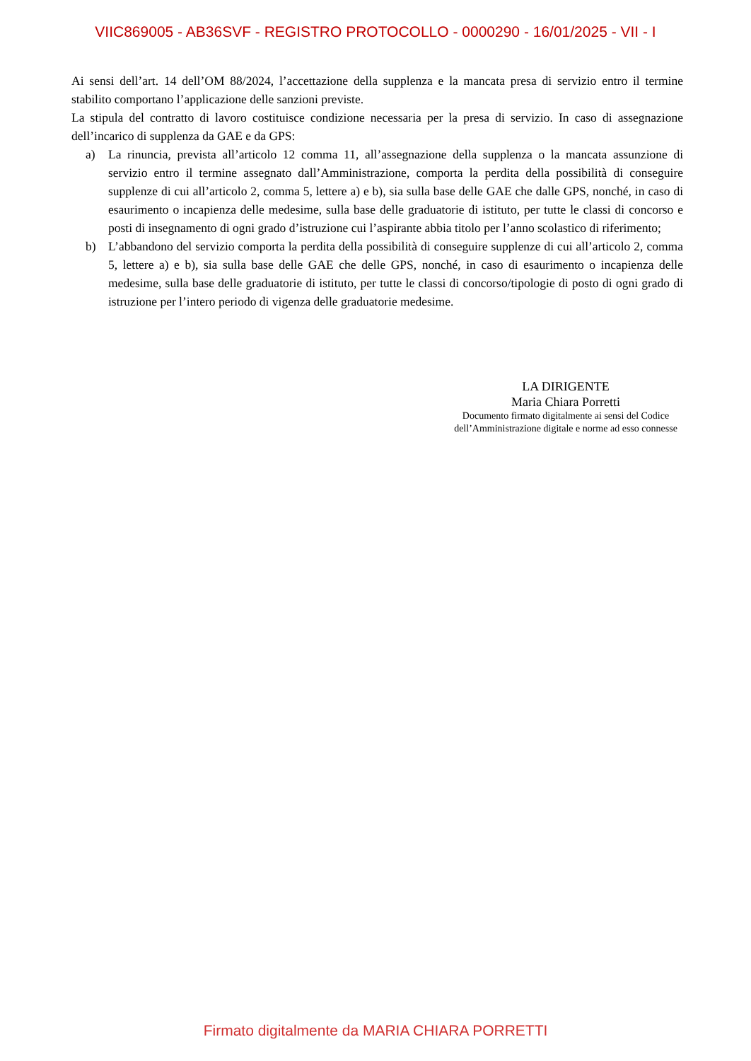VIIC869005 - AB36SVF - REGISTRO PROTOCOLLO - 0000290 - 16/01/2025 - VII - I
Ai sensi dell’art. 14 dell’OM 88/2024, l’accettazione della supplenza e la mancata presa di servizio entro il termine stabilito comportano l’applicazione delle sanzioni previste.
La stipula del contratto di lavoro costituisce condizione necessaria per la presa di servizio. In caso di assegnazione dell’incarico di supplenza da GAE e da GPS:
a) La rinuncia, prevista all’articolo 12 comma 11, all’assegnazione della supplenza o la mancata assunzione di servizio entro il termine assegnato dall’Amministrazione, comporta la perdita della possibilità di conseguire supplenze di cui all’articolo 2, comma 5, lettere a) e b), sia sulla base delle GAE che dalle GPS, nonché, in caso di esaurimento o incapienza delle medesime, sulla base delle graduatorie di istituto, per tutte le classi di concorso e posti di insegnamento di ogni grado d’istruzione cui l’aspirante abbia titolo per l’anno scolastico di riferimento;
b) L’abbandono del servizio comporta la perdita della possibilità di conseguire supplenze di cui all’articolo 2, comma 5, lettere a) e b), sia sulla base delle GAE che delle GPS, nonché, in caso di esaurimento o incapienza delle medesime, sulla base delle graduatorie di istituto, per tutte le classi di concorso/tipologie di posto di ogni grado di istruzione per l’intero periodo di vigenza delle graduatorie medesime.
LA DIRIGENTE
Maria Chiara Porretti
Documento firmato digitalmente ai sensi del Codice dell’Amministrazione digitale e norme ad esso connesse
Firmato digitalmente da MARIA CHIARA PORRETTI